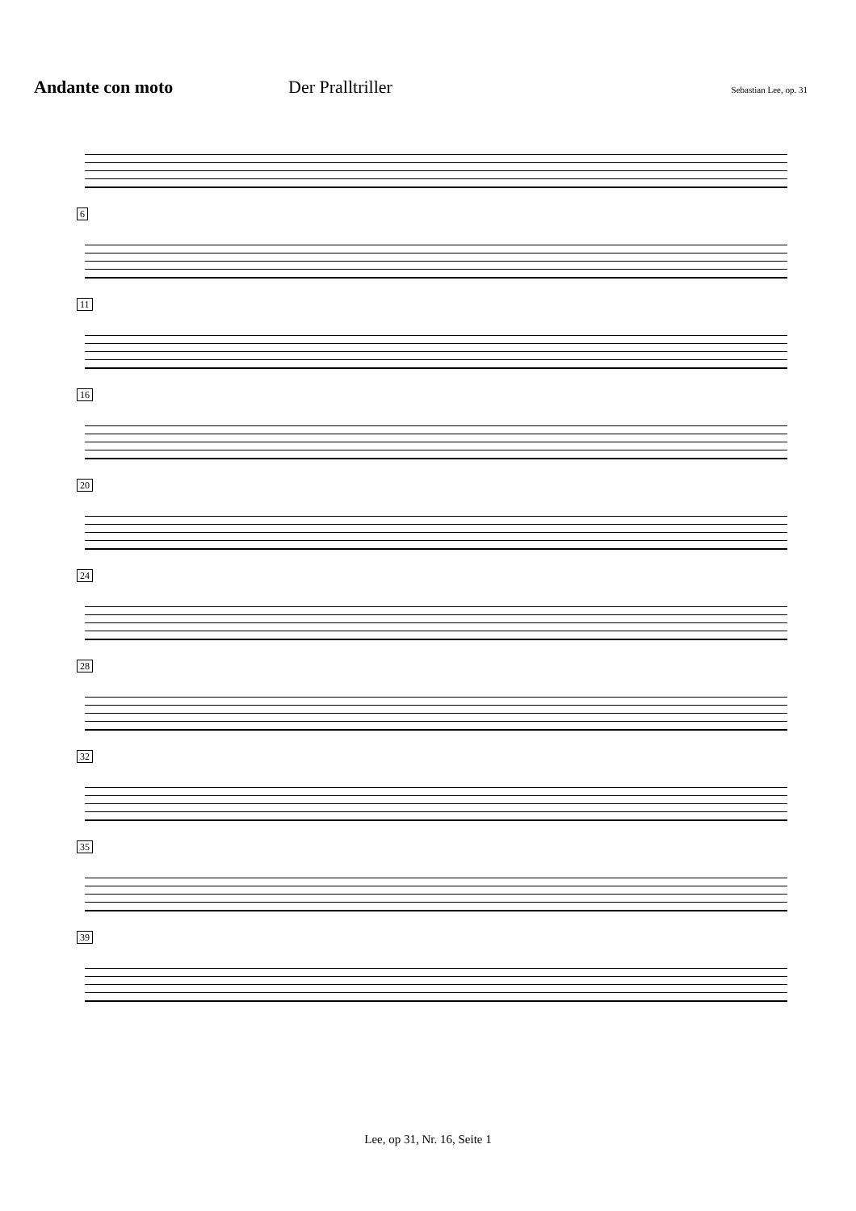Andante con moto Der Pralltriller
Sebastian Lee, op. 31
6
11
16
20
24
28
32
35
39
Lee, op 31, Nr. 16, Seite 1